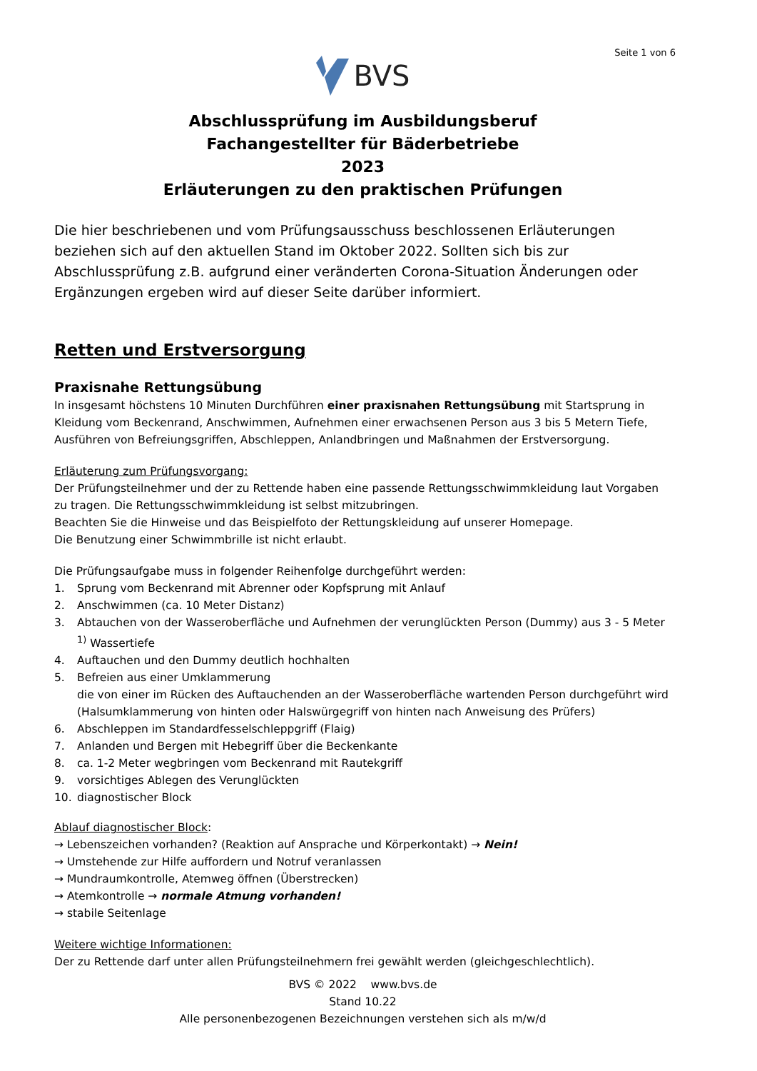Seite 1 von 6
BVS
Abschlussprüfung im Ausbildungsberuf
Fachangestellter für Bäderbetriebe
2023
Erläuterungen zu den praktischen Prüfungen
Die hier beschriebenen und vom Prüfungsausschuss beschlossenen Erläuterungen beziehen sich auf den aktuellen Stand im Oktober 2022. Sollten sich bis zur Abschlussprüfung z.B. aufgrund einer veränderten Corona-Situation Änderungen oder Ergänzungen ergeben wird auf dieser Seite darüber informiert.
Retten und Erstversorgung
Praxisnahe Rettungsübung
In insgesamt höchstens 10 Minuten Durchführen einer praxisnahen Rettungsübung mit Startsprung in Kleidung vom Beckenrand, Anschwimmen, Aufnehmen einer erwachsenen Person aus 3 bis 5 Metern Tiefe, Ausführen von Befreiungsgriffen, Abschleppen, Anlandbringen und Maßnahmen der Erstversorgung.
Erläuterung zum Prüfungsvorgang:
Der Prüfungsteilnehmer und der zu Rettende haben eine passende Rettungsschwimmkleidung laut Vorgaben zu tragen. Die Rettungsschwimmkleidung ist selbst mitzubringen.
Beachten Sie die Hinweise und das Beispielfoto der Rettungskleidung auf unserer Homepage.
Die Benutzung einer Schwimmbrille ist nicht erlaubt.
Die Prüfungsaufgabe muss in folgender Reihenfolge durchgeführt werden:
1. Sprung vom Beckenrand mit Abrenner oder Kopfsprung mit Anlauf
2. Anschwimmen (ca. 10 Meter Distanz)
3. Abtauchen von der Wasseroberfläche und Aufnehmen der verunglückten Person (Dummy) aus 3 - 5 Meter <sup>1)</sup> Wassertiefe
4. Auftauchen und den Dummy deutlich hochhalten
5. Befreien aus einer Umklammerung
die von einer im Rücken des Auftauchenden an der Wasseroberfläche wartenden Person durchgeführt wird (Halsumklammerung von hinten oder Halswürgegriff von hinten nach Anweisung des Prüfers)
6. Abschleppen im Standardfesselschleppgriff (Flaig)
7. Anlanden und Bergen mit Hebegriff über die Beckenkante
8. ca. 1-2 Meter wegbringen vom Beckenrand mit Rautekgriff
9. vorsichtiges Ablegen des Verunglückten
10. diagnostischer Block
Ablauf diagnostischer Block:
→ Lebenszeichen vorhanden? (Reaktion auf Ansprache und Körperkontakt) → Nein!
→ Umstehende zur Hilfe auffordern und Notruf veranlassen
→ Mundraumkontrolle, Atemweg öffnen (Überstrecken)
→ Atemkontrolle → normale Atmung vorhanden!
→ stabile Seitenlage
Weitere wichtige Informationen:
Der zu Rettende darf unter allen Prüfungsteilnehmern frei gewählt werden (gleichgeschlechtlich).
BVS © 2022 www.bvs.de
Stand 10.22
Alle personenbezogenen Bezeichnungen verstehen sich als m/w/d